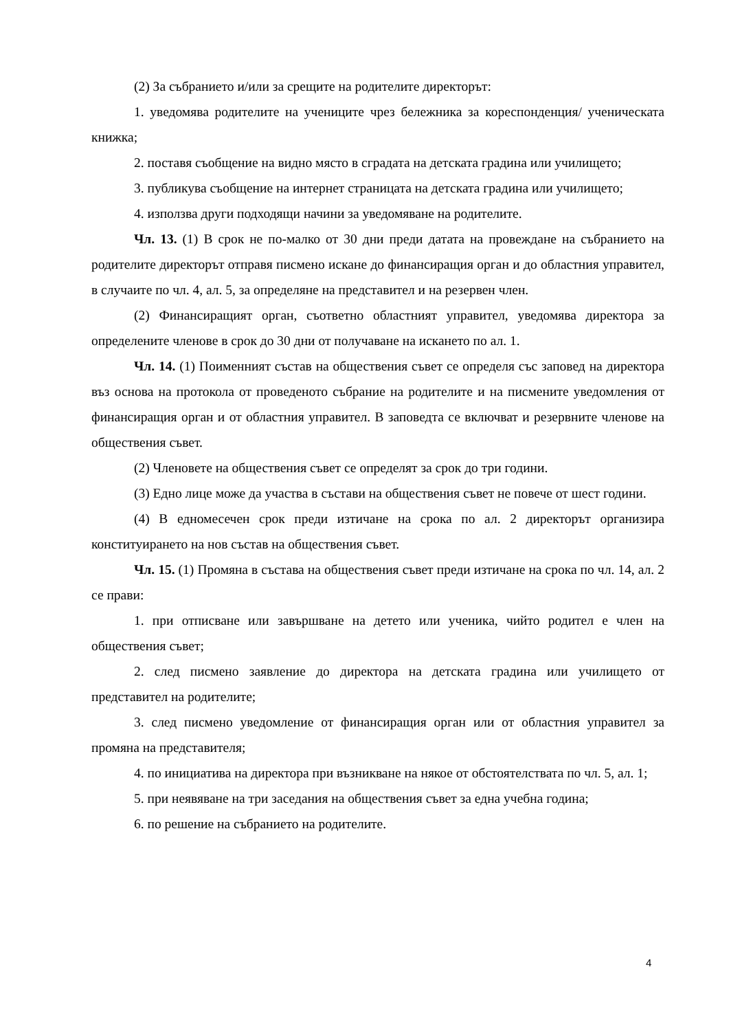(2) За събранието и/или за срещите на родителите директорът:
1. уведомява родителите на учениците чрез бележника за кореспонденция/ ученическата книжка;
2. поставя съобщение на видно място в сградата на детската градина или училището;
3. публикува съобщение на интернет страницата на детската градина или училището;
4. използва други подходящи начини за уведомяване на родителите.
Чл. 13. (1) В срок не по-малко от 30 дни преди датата на провеждане на събранието на родителите директорът отправя писмено искане до финансиращия орган и до областния управител, в случаите по чл. 4, ал. 5, за определяне на представител и на резервен член.
(2) Финансиращият орган, съответно областният управител, уведомява директора за определените членове в срок до 30 дни от получаване на искането по ал. 1.
Чл. 14. (1) Поименният състав на обществения съвет се определя със заповед на директора въз основа на протокола от проведеното събрание на родителите и на писмените уведомления от финансиращия орган и от областния управител. В заповедта се включват и резервните членове на обществения съвет.
(2) Членовете на обществения съвет се определят за срок до три години.
(3) Едно лице може да участва в състави на обществения съвет не повече от шест години.
(4) В едномесечен срок преди изтичане на срока по ал. 2 директорът организира конституирането на нов състав на обществения съвет.
Чл. 15. (1) Промяна в състава на обществения съвет преди изтичане на срока по чл. 14, ал. 2 се прави:
1. при отписване или завършване на детето или ученика, чийто родител е член на обществения съвет;
2. след писмено заявление до директора на детската градина или училището от представител на родителите;
3. след писмено уведомление от финансиращия орган или от областния управител за промяна на представителя;
4. по инициатива на директора при възникване на някое от обстоятелствата по чл. 5, ал. 1;
5. при неявяване на три заседания на обществения съвет за една учебна година;
6. по решение на събранието на родителите.
4